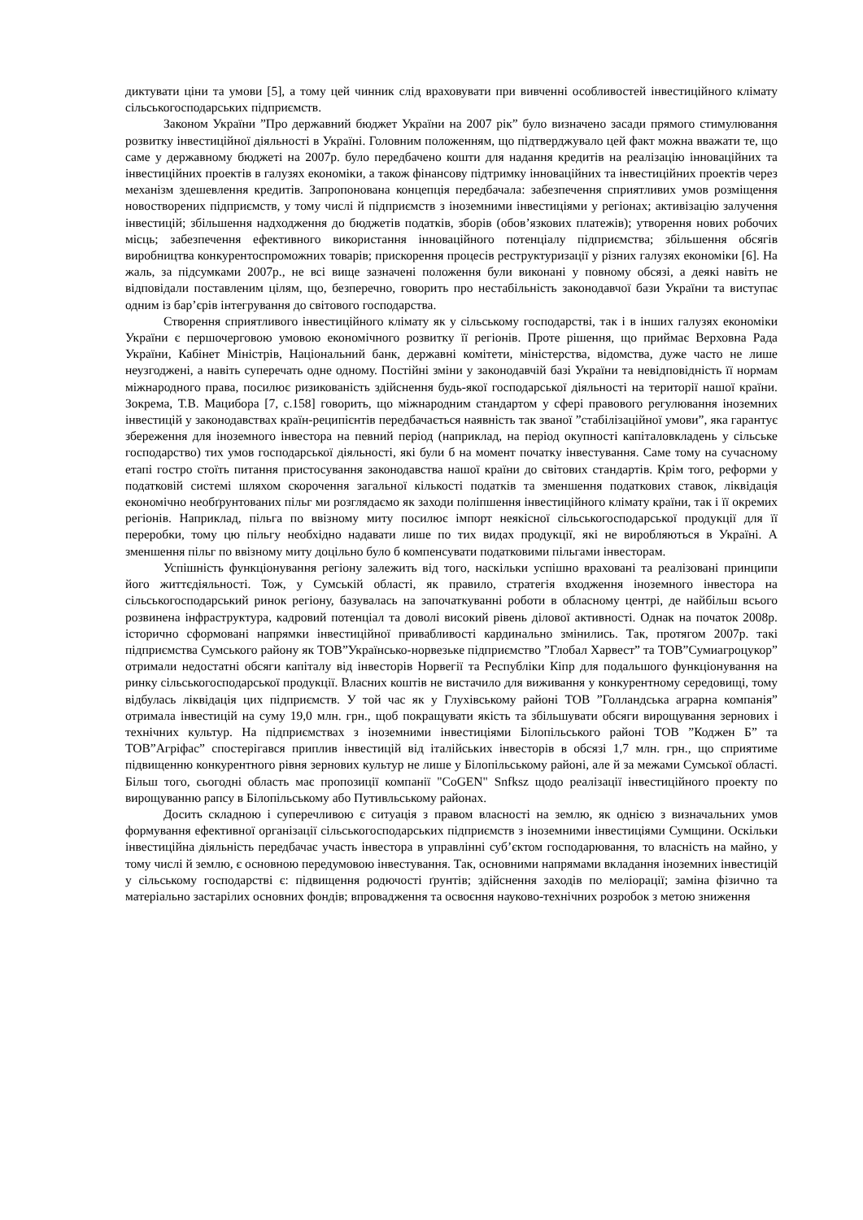диктувати ціни та умови [5], а тому цей чинник слід враховувати при вивченні особливостей інвестиційного клімату сільськогосподарських підприємств.
Законом України ”Про державний бюджет України на 2007 рік” було визначено засади прямого стимулювання розвитку інвестиційної діяльності в Україні. Головним положенням, що підтверджувало цей факт можна вважати те, що саме у державному бюджеті на 2007р. було передбачено кошти для надання кредитів на реалізацію інноваційних та інвестиційних проектів в галузях економіки, а також фінансову підтримку інноваційних та інвестиційних проектів через механізм здешевлення кредитів. Запропонована концепція передбачала: забезпечення сприятливих умов розміщення новостворених підприємств, у тому числі й підприємств з іноземними інвестиціями у регіонах; активізацію залучення інвестицій; збільшення надходження до бюджетів податків, зборів (обов’язкових платежів); утворення нових робочих місць; забезпечення ефективного використання інноваційного потенціалу підприємства; збільшення обсягів виробництва конкурентоспроможних товарів; прискорення процесів реструктуризації у різних галузях економіки [6]. На жаль, за підсумками 2007р., не всі вище зазначені положення були виконані у повному обсязі, а деякі навіть не відповідали поставленим цілям, що, безперечно, говорить про нестабільність законодавчої бази України та виступає одним із бар’єрів інтегрування до світового господарства.
Створення сприятливого інвестиційного клімату як у сільському господарстві, так і в інших галузях економіки України є першочерговою умовою економічного розвитку її регіонів. Проте рішення, що приймає Верховна Рада України, Кабінет Міністрів, Національний банк, державні комітети, міністерства, відомства, дуже часто не лише неузгоджені, а навіть суперечать одне одному. Постійні зміни у законодавчій базі України та невідповідність її нормам міжнародного права, посилює ризикованість здійснення будь-якої господарської діяльності на території нашої країни. Зокрема, Т.В. Мацибора [7, с.158] говорить, що міжнародним стандартом у сфері правового регулювання іноземних інвестицій у законодавствах країн-реципієнтів передбачається наявність так званої ”стабілізаційної умови”, яка гарантує збереження для іноземного інвестора на певний період (наприклад, на період окупності капіталовкладень у сільське господарство) тих умов господарської діяльності, які були б на момент початку інвестування. Саме тому на сучасному етапі гостро стоїть питання пристосування законодавства нашої країни до світових стандартів. Крім того, реформи у податковій системі шляхом скорочення загальної кількості податків та зменшення податкових ставок, ліквідація економічно необґрунтованих пільг ми розглядаємо як заходи поліпшення інвестиційного клімату країни, так і її окремих регіонів. Наприклад, пільга по ввізному миту посилює імпорт неякісної сільськогосподарської продукції для її переробки, тому цю пільгу необхідно надавати лише по тих видах продукції, які не виробляються в Україні. А зменшення пільг по ввізному миту доцільно було б компенсувати податковими пільгами інвесторам.
Успішність функціонування регіону залежить від того, наскільки успішно враховані та реалізовані принципи його життєдіяльності. Тож, у Сумській області, як правило, стратегія входження іноземного інвестора на сільськогосподарський ринок регіону, базувалась на започаткуванні роботи в обласному центрі, де найбільш всього розвинена інфраструктура, кадровий потенціал та доволі високий рівень ділової активності. Однак на початок 2008р. історично сформовані напрямки інвестиційної привабливості кардинально змінились. Так, протягом 2007р. такі підприємства Сумського району як ТОВ”Українсько-норвезьке підприємство ”Глобал Харвест” та ТОВ”Сумиагроцукор” отримали недостатні обсяги капіталу від інвесторів Норвегії та Республіки Кіпр для подальшого функціонування на ринку сільськогосподарської продукції. Власних коштів не вистачило для виживання у конкурентному середовищі, тому відбулась ліквідація цих підприємств. У той час як у Глухівському районі ТОВ ”Голландська аграрна компанія” отримала інвестицій на суму 19,0 млн. грн., щоб покращувати якість та збільшувати обсяги вирощування зернових і технічних культур. На підприємствах з іноземними інвестиціями Білопільського районі ТОВ ”Коджен Б” та ТОВ”Агріфас” спостерігався приплив інвестицій від італійських інвесторів в обсязі 1,7 млн. грн., що сприятиме підвищенню конкурентного рівня зернових культур не лише у Білопільському районі, але й за межами Сумської області. Більш того, сьогодні область має пропозиції компанії "CoGEN" Snfksz щодо реалізації інвестиційного проекту по вирощуванню рапсу в Білопільському або Путивльському районах.
Досить складною і суперечливою є ситуація з правом власності на землю, як однією з визначальних умов формування ефективної організації сільськогосподарських підприємств з іноземними інвестиціями Сумщини. Оскільки інвестиційна діяльність передбачає участь інвестора в управлінні суб’єктом господарювання, то власність на майно, у тому числі й землю, є основною передумовою інвестування. Так, основними напрямами вкладання іноземних інвестицій у сільському господарстві є: підвищення родючості ґрунтів; здійснення заходів по меліорації; заміна фізично та матеріально застарілих основних фондів; впровадження та освоєння науково-технічних розробок з метою зниження